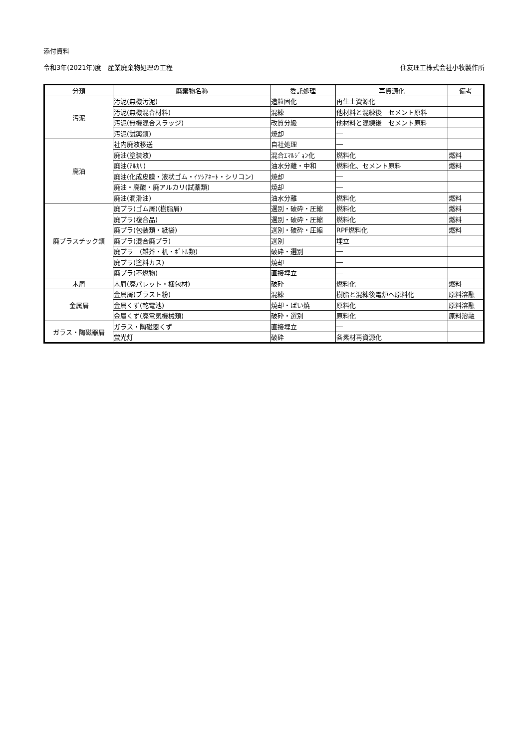添付資料
令和3年(2021年)度　産業廃棄物処理の工程 住友理工株式会社小牧製作所
| 分類 | 廃棄物名称 | 委託処理 | 再資源化 | 備考 |
| --- | --- | --- | --- | --- |
| 汚泥 | 汚泥(無機汚泥) | 造粒固化 | 再生土資源化 | |
| | 汚泥(無機混合材料) | 混練 | 他材料と混練後 セメント原料 | |
| | 汚泥(無機混合スラッジ) | 改質分級 | 他材料と混練後 セメント原料 | |
| | 汚泥(試薬類) | 焼却 | ― | |
| 廃油 | 社内廃液移送 | 自社処理 | ― | |
| | 廃油(塗装液) | 混合ｴﾏﾙｼﾞｮﾝ化 | 燃料化 | 燃料 |
| | 廃油(ｱﾙｶﾘ) | 油水分離・中和 | 燃料化、セメント原料 | 燃料 |
| | 廃油(化成皮膜・液状ゴム・ｲｿｼｱﾈｰﾄ・シリコン) | 焼却 | ― | |
| | 廃油・廃酸・廃アルカリ(試薬類) | 焼却 | ― | |
| | 廃油(潤滑油) | 油水分離 | 燃料化 | 燃料 |
| 廃プラスチック類 | 廃プラ(ゴム屑)(樹脂屑) | 選別・破砕・圧縮 | 燃料化 | 燃料 |
| | 廃プラ(複合品) | 選別・破砕・圧縮 | 燃料化 | 燃料 |
| | 廃プラ(包装類・紙袋) | 選別・破砕・圧縮 | RPF燃料化 | 燃料 |
| | 廃プラ(混合廃プラ) | 選別 | 埋立 | |
| | 廃プラ (雑芥・机・ﾎﾞﾄﾙ類) | 破砕・選別 | ― | |
| | 廃プラ(塗料カス) | 焼却 | ― | |
| | 廃プラ(不燃物) | 直接埋立 | ― | |
| 木屑 | 木屑(廃パレット・梱包材) | 破砕 | 燃料化 | 燃料 |
| 金属屑 | 金属屑(ブラスト粉) | 混練 | 樹脂と混練後電炉へ原料化 | 原料溶融 |
| | 金属くず(乾電池) | 焼却・ばい焼 | 原料化 | 原料溶融 |
| | 金属くず(廃電気機械類) | 破砕・選別 | 原料化 | 原料溶融 |
| ガラス・陶磁器屑 | ガラス・陶磁器くず | 直接埋立 | ― | |
| | 蛍光灯 | 破砕 | 各素材再資源化 | |